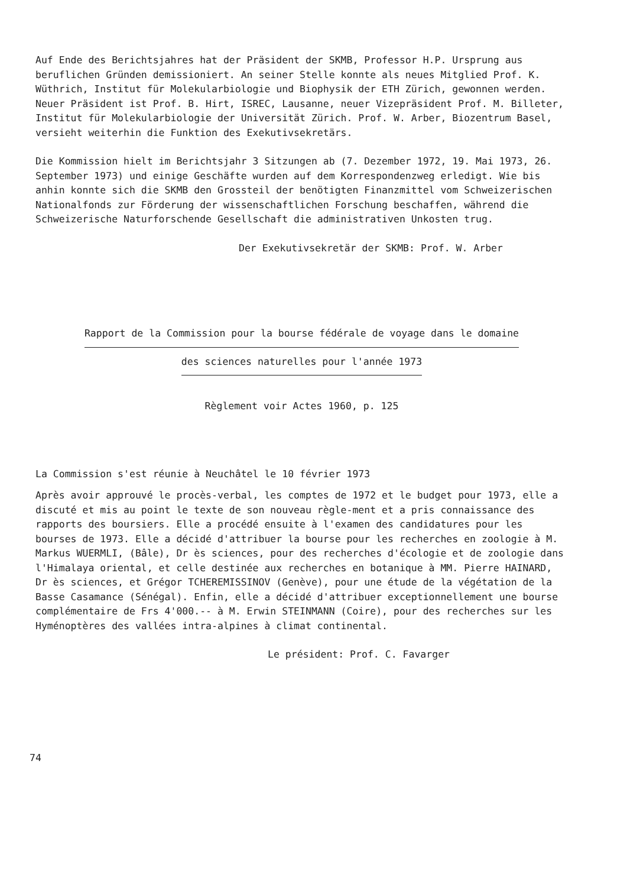Auf Ende des Berichtsjahres hat der Präsident der SKMB, Professor H.P. Ursprung aus beruflichen Gründen demissioniert. An seiner Stelle konnte als neues Mitglied Prof. K. Wüthrich, Institut für Molekularbiologie und Biophysik der ETH Zürich, gewonnen werden. Neuer Präsident ist Prof. B. Hirt, ISREC, Lausanne, neuer Vizepräsident Prof. M. Billeter, Institut für Molekularbiologie der Universität Zürich. Prof. W. Arber, Biozentrum Basel, versieht weiterhin die Funktion des Exekutivsekretärs.
Die Kommission hielt im Berichtsjahr 3 Sitzungen ab (7. Dezember 1972, 19. Mai 1973, 26. September 1973) und einige Geschäfte wurden auf dem Korrespondenzweg erledigt. Wie bis anhin konnte sich die SKMB den Grossteil der benötigten Finanzmittel vom Schweizerischen Nationalfonds zur Förderung der wissenschaftlichen Forschung beschaffen, während die Schweizerische Naturforschende Gesellschaft die administrativen Unkosten trug.
Der Exekutivsekretär der SKMB: Prof. W. Arber
Rapport de la Commission pour la bourse fédérale de voyage dans le domaine
des sciences naturelles pour l'année 1973
Règlement voir Actes 1960, p. 125
La Commission s'est réunie à Neuchâtel le 10 février 1973
Après avoir approuvé le procès-verbal, les comptes de 1972 et le budget pour 1973, elle a discuté et mis au point le texte de son nouveau règle-ment et a pris connaissance des rapports des boursiers. Elle a procédé ensuite à l'examen des candidatures pour les bourses de 1973. Elle a décidé d'attribuer la bourse pour les recherches en zoologie à M. Markus WUERMLI, (Bâle), Dr ès sciences, pour des recherches d'écologie et de zoologie dans l'Himalaya oriental, et celle destinée aux recherches en botanique à MM. Pierre HAINARD, Dr ès sciences, et Grégor TCHEREMISSINOV (Genève), pour une étude de la végétation de la Basse Casamance (Sénégal). Enfin, elle a décidé d'attribuer exceptionnellement une bourse complémentaire de Frs 4'000.-- à M. Erwin STEINMANN (Coire), pour des recherches sur les Hyménoptères des vallées intra-alpines à climat continental.
Le président: Prof. C. Favarger
74